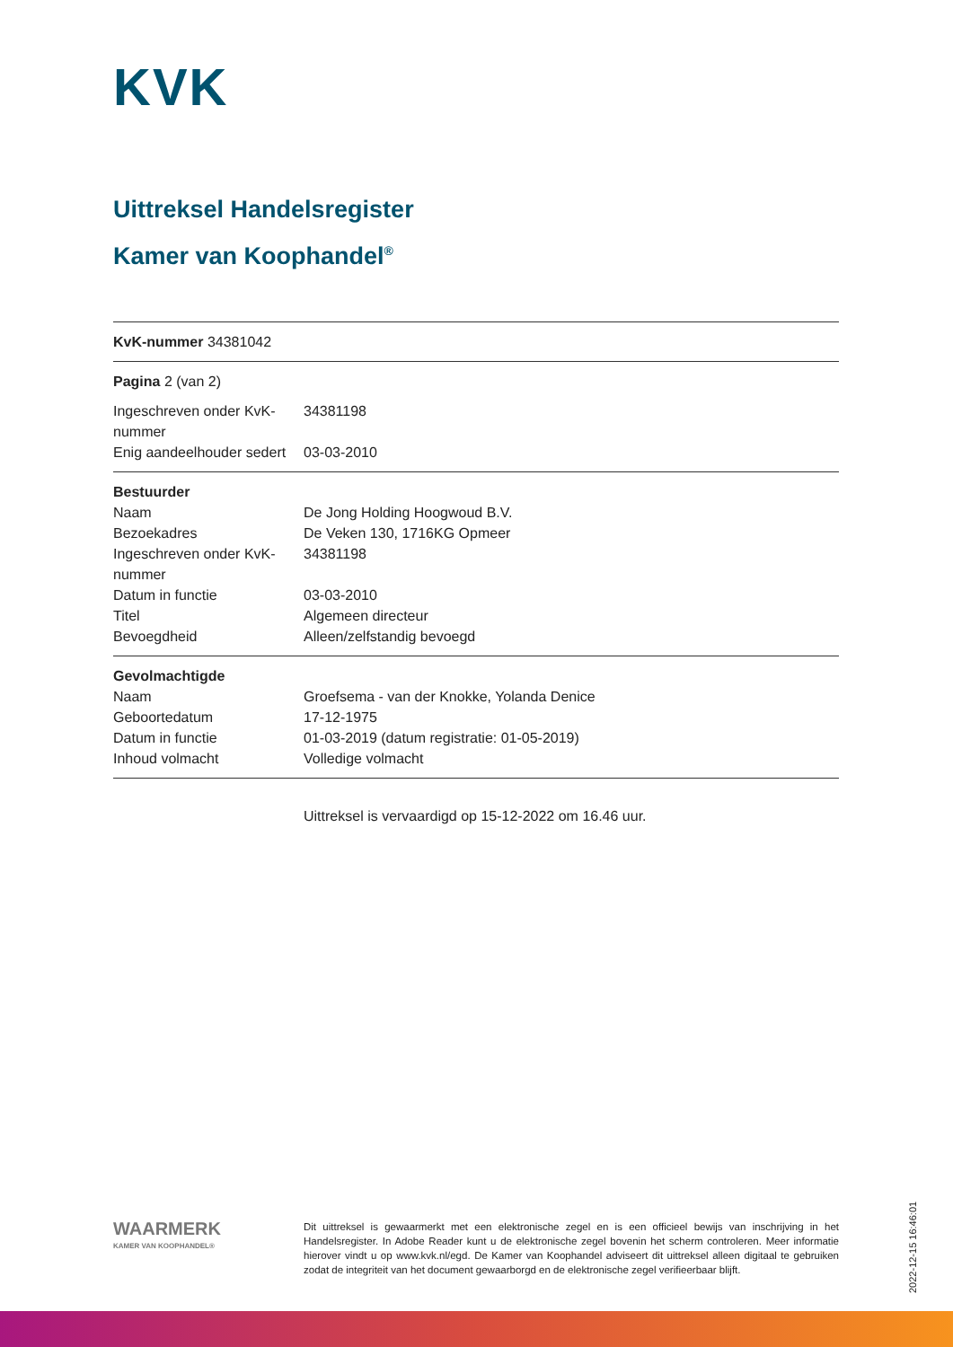KVK
Uittreksel Handelsregister
Kamer van Koophandel<sup>®</sup>
KvK-nummer 34381042
Pagina 2 (van 2)
| Ingeschreven onder KvK-nummer | 34381198 |
| Enig aandeelhouder sedert | 03-03-2010 |
| Bestuurder | |
| Naam | De Jong Holding Hoogwoud B.V. |
| Bezoekadres | De Veken 130, 1716KG Opmeer |
| Ingeschreven onder KvK-nummer | 34381198 |
| Datum in functie | 03-03-2010 |
| Titel | Algemeen directeur |
| Bevoegdheid | Alleen/zelfstandig bevoegd |
| Gevolmachtigde | |
| Naam | Groefsema - van der Knokke, Yolanda Denice |
| Geboortedatum | 17-12-1975 |
| Datum in functie | 01-03-2019 (datum registratie: 01-05-2019) |
| Inhoud volmacht | Volledige volmacht |
Uittreksel is vervaardigd op 15-12-2022 om 16.46 uur.
WAARMERK
KAMER VAN KOOPHANDEL®
Dit uittreksel is gewaarmerkt met een elektronische zegel en is een officieel bewijs van inschrijving in het Handelsregister. In Adobe Reader kunt u de elektronische zegel bovenin het scherm controleren. Meer informatie hierover vindt u op www.kvk.nl/egd. De Kamer van Koophandel adviseert dit uittreksel alleen digitaal te gebruiken zodat de integriteit van het document gewaarborgd en de elektronische zegel verifieerbaar blijft.
2022-12-15 16:46:01